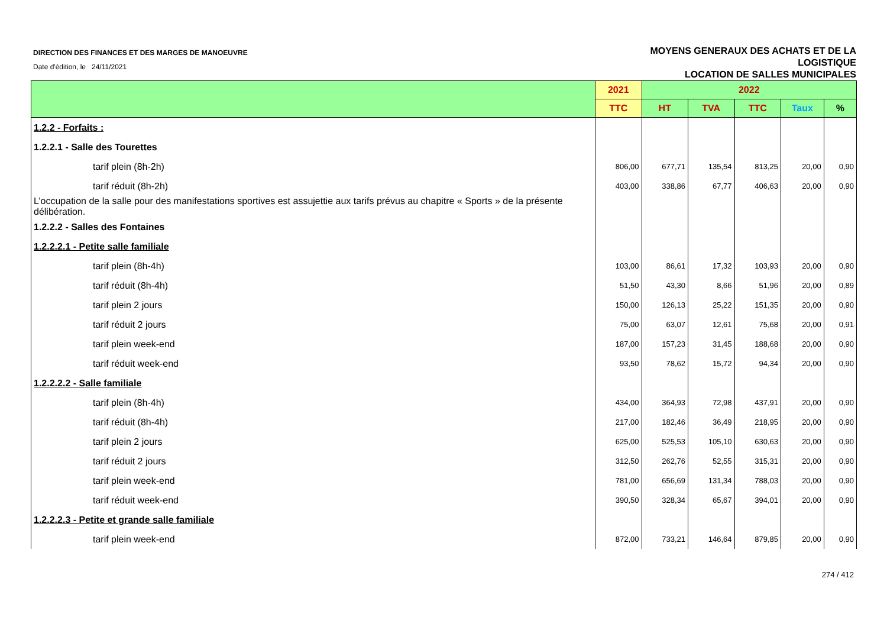DIRECTION DES FINANCES ET DES MARGES DE MANOEUVRE
Date d'édition, le 24/11/2021
MOYENS GENERAUX DES ACHATS ET DE LA
LOGISTIQUE
LOCATION DE SALLES MUNICIPALES
| | 2021 | 2022 | | | | |
| --- | --- | --- | --- | --- | --- | --- |
| | TTC | HT | TVA | TTC | Taux | % |
| 1.2.2 - Forfaits : | | | | | | |
| 1.2.2.1 - Salle des Tourettes | | | | | | |
| tarif plein (8h-2h) | 806,00 | 677,71 | 135,54 | 813,25 | 20,00 | 0,90 |
| tarif réduit (8h-2h) | 403,00 | 338,86 | 67,77 | 406,63 | 20,00 | 0,90 |
| L’occupation de la salle pour des manifestations sportives est assujettie aux tarifs prévus au chapitre « Sports » de la présente délibération. | | | | | | |
| 1.2.2.2 - Salles des Fontaines | | | | | | |
| 1.2.2.2.1 - Petite salle familiale | | | | | | |
| tarif plein (8h-4h) | 103,00 | 86,61 | 17,32 | 103,93 | 20,00 | 0,90 |
| tarif réduit (8h-4h) | 51,50 | 43,30 | 8,66 | 51,96 | 20,00 | 0,89 |
| tarif plein 2 jours | 150,00 | 126,13 | 25,22 | 151,35 | 20,00 | 0,90 |
| tarif réduit 2 jours | 75,00 | 63,07 | 12,61 | 75,68 | 20,00 | 0,91 |
| tarif plein week-end | 187,00 | 157,23 | 31,45 | 188,68 | 20,00 | 0,90 |
| tarif réduit week-end | 93,50 | 78,62 | 15,72 | 94,34 | 20,00 | 0,90 |
| 1.2.2.2.2 - Salle familiale | | | | | | |
| tarif plein (8h-4h) | 434,00 | 364,93 | 72,98 | 437,91 | 20,00 | 0,90 |
| tarif réduit (8h-4h) | 217,00 | 182,46 | 36,49 | 218,95 | 20,00 | 0,90 |
| tarif plein 2 jours | 625,00 | 525,53 | 105,10 | 630,63 | 20,00 | 0,90 |
| tarif réduit 2 jours | 312,50 | 262,76 | 52,55 | 315,31 | 20,00 | 0,90 |
| tarif plein week-end | 781,00 | 656,69 | 131,34 | 788,03 | 20,00 | 0,90 |
| tarif réduit week-end | 390,50 | 328,34 | 65,67 | 394,01 | 20,00 | 0,90 |
| 1.2.2.2.3 - Petite et grande salle familiale | | | | | | |
| tarif plein week-end | 872,00 | 733,21 | 146,64 | 879,85 | 20,00 | 0,90 |
274 / 412